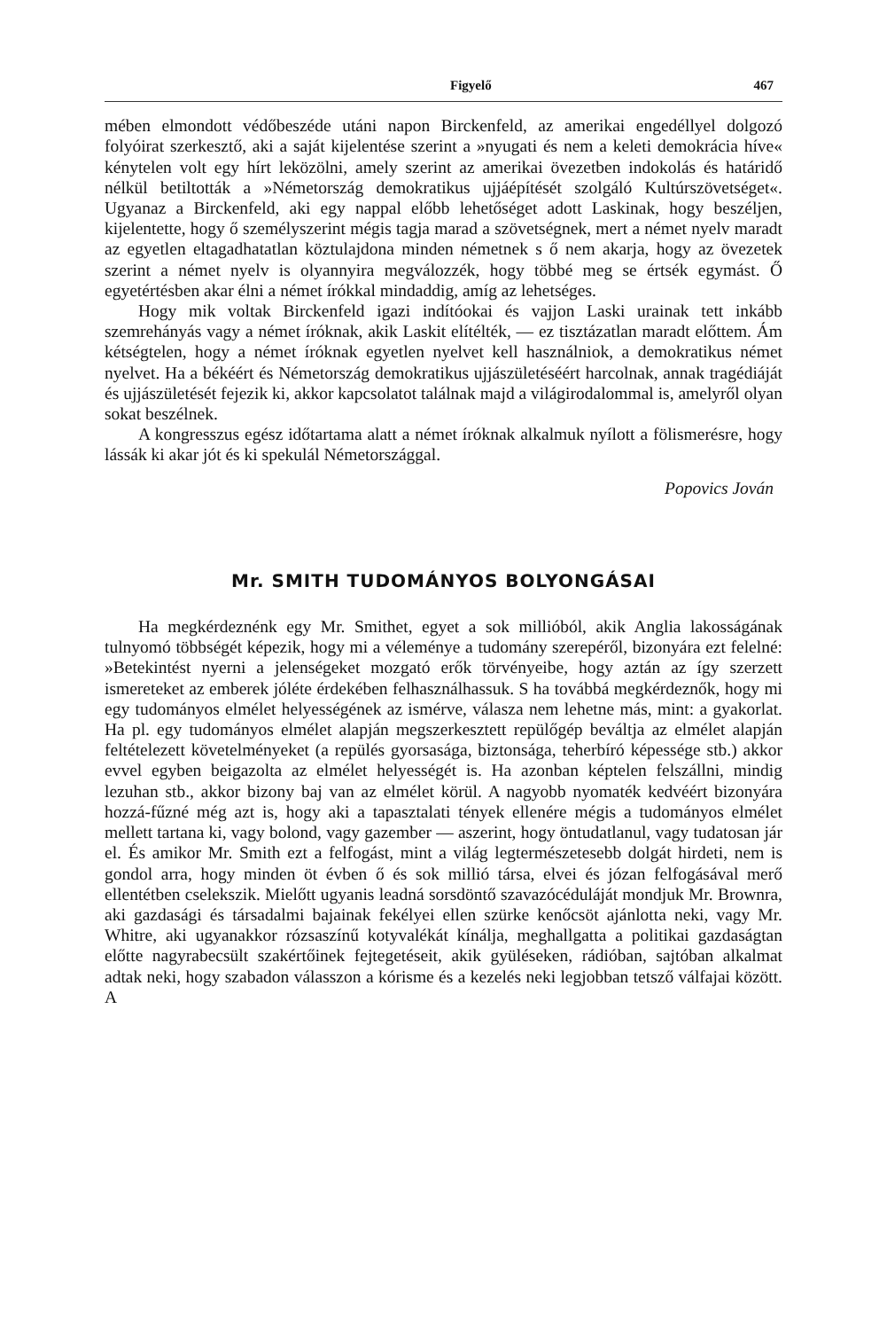Figyelő 467
mében elmondott védőbeszéde utáni napon Birckenfeld, az amerikai engedéllyel dolgozó folyóirat szerkesztő, aki a saját kijelentése szerint a »nyugati és nem a keleti demokrácia híve« kénytelen volt egy hírt leközölni, amely szerint az amerikai övezetben indokolás és határidő nélkül betiltották a »Németország demokratikus ujjáépítését szolgáló Kultúrszövetséget«. Ugyanaz a Birckenfeld, aki egy nappal előbb lehetőséget adott Laskinak, hogy beszéljen, kijelentette, hogy ő személyszerint mégis tagja marad a szövetségnek, mert a német nyelv maradt az egyetlen eltagadhatatlan köztulajdona minden németnek s ő nem akarja, hogy az övezetek szerint a német nyelv is olyannyira megválozzék, hogy többé meg se értsék egymást. Ő egyetértésben akar élni a német írókkal mindaddig, amíg az lehetséges.
Hogy mik voltak Birckenfeld igazi indítóokai és vajjon Laski urainak tett inkább szemrehányás vagy a német íróknak, akik Laskit elítélték, — ez tisztázatlan maradt előttem. Ám kétségtelen, hogy a német íróknak egyetlen nyelvet kell használniok, a demokratikus német nyelvet. Ha a békéért és Németország demokratikus ujjászületéséért harcolnak, annak tragédiáját és ujjászületését fejezik ki, akkor kapcsolatot találnak majd a világirodalommal is, amelyről olyan sokat beszélnek.
A kongresszus egész időtartama alatt a német íróknak alkalmuk nyílott a fölismerésre, hogy lássák ki akar jót és ki spekulál Németországgal.
Popovics Jován
Mr. SMITH TUDOMÁNYOS BOLYONGÁSAI
Ha megkérdeznénk egy Mr. Smithet, egyet a sok millióból, akik Anglia lakosságának tulnyomó többségét képezik, hogy mi a véleménye a tudomány szerepéről, bizonyára ezt felelné: »Betekintést nyerni a jelenségeket mozgató erők törvényeibe, hogy aztán az így szerzett ismereteket az emberek jóléte érdekében felhasználhassuk. S ha továbbá megkérdeznők, hogy mi egy tudományos elmélet helyességének az ismérve, válasza nem lehetne más, mint: a gyakorlat. Ha pl. egy tudományos elmélet alapján megszerkesztett repülőgép beváltja az elmélet alapján feltételezett követelményeket (a repülés gyorsasága, biztonsága, teherbíró képessége stb.) akkor evvel egyben beigazolta az elmélet helyességét is. Ha azonban képtelen felszállni, mindig lezuhan stb., akkor bizony baj van az elmélet körül. A nagyobb nyomaték kedvéért bizonyára hozzá-fűzné még azt is, hogy aki a tapasztalati tények ellenére mégis a tudományos elmélet mellett tartana ki, vagy bolond, vagy gazember — aszerint, hogy öntudatlanul, vagy tudatosan jár el. És amikor Mr. Smith ezt a felfogást, mint a világ legtermészetesebb dolgát hirdeti, nem is gondol arra, hogy minden öt évben ő és sok millió társa, elvei és józan felfogásával merő ellentétben cselekszik. Mielőtt ugyanis leadná sorsdöntő szavazócéduláját mondjuk Mr. Brownra, aki gazdasági és társadalmi bajainak fekélyei ellen szürke kenőcsöt ajánlotta neki, vagy Mr. Whitre, aki ugyanakkor rózsaszínű kotyvalékát kínálja, meghallgatta a politikai gazdaságtan előtte nagyrabecsült szakértőinek fejtegetéseit, akik gyüléseken, rádióban, sajtóban alkalmat adtak neki, hogy szabadon válasszon a kórisme és a kezelés neki legjobban tetsző válfajai között. A